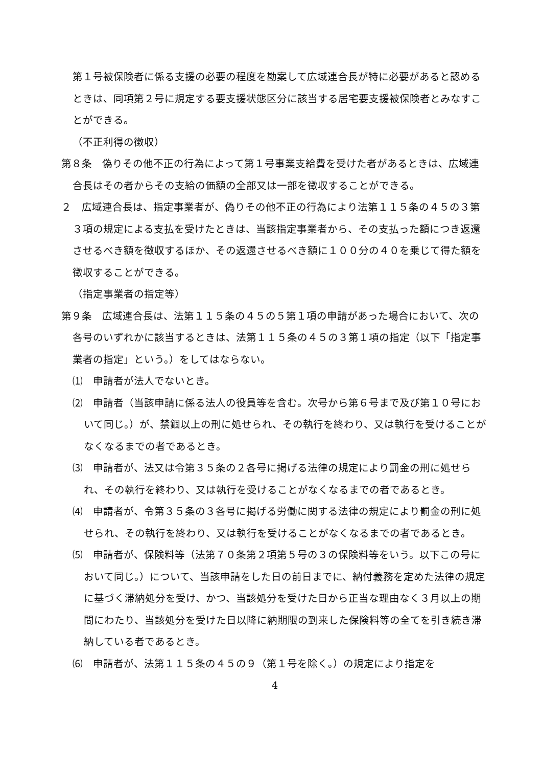第１号被保険者に係る支援の必要の程度を勘案して広域連合長が特に必要があると認めるときは、同項第２号に規定する要支援状態区分に該当する居宅要支援被保険者とみなすことができる。
（不正利得の徴収）
第８条　偽りその他不正の行為によって第１号事業支給費を受けた者があるときは、広域連合長はその者からその支給の価額の全部又は一部を徴収することができる。
２　広域連合長は、指定事業者が、偽りその他不正の行為により法第１１５条の４５の３第３項の規定による支払を受けたときは、当該指定事業者から、その支払った額につき返還させるべき額を徴収するほか、その返還させるべき額に１００分の４０を乗じて得た額を徴収することができる。
（指定事業者の指定等）
第９条　広域連合長は、法第１１５条の４５の５第１項の申請があった場合において、次の各号のいずれかに該当するときは、法第１１５条の４５の３第１項の指定（以下「指定事業者の指定」という。）をしてはならない。
⑴　申請者が法人でないとき。
⑵　申請者（当該申請に係る法人の役員等を含む。次号から第６号まで及び第１０号において同じ。）が、禁錮以上の刑に処せられ、その執行を終わり、又は執行を受けることがなくなるまでの者であるとき。
⑶　申請者が、法又は令第３５条の２各号に掲げる法律の規定により罰金の刑に処せられ、その執行を終わり、又は執行を受けることがなくなるまでの者であるとき。
⑷　申請者が、令第３５条の３各号に掲げる労働に関する法律の規定により罰金の刑に処せられ、その執行を終わり、又は執行を受けることがなくなるまでの者であるとき。
⑸　申請者が、保険料等（法第７０条第２項第５号の３の保険料等をいう。以下この号において同じ。）について、当該申請をした日の前日までに、納付義務を定めた法律の規定に基づく滞納処分を受け、かつ、当該処分を受けた日から正当な理由なく３月以上の期間にわたり、当該処分を受けた日以降に納期限の到来した保険料等の全てを引き続き滞納している者であるとき。
⑹　申請者が、法第１１５条の４５の９（第１号を除く。）の規定により指定を
4